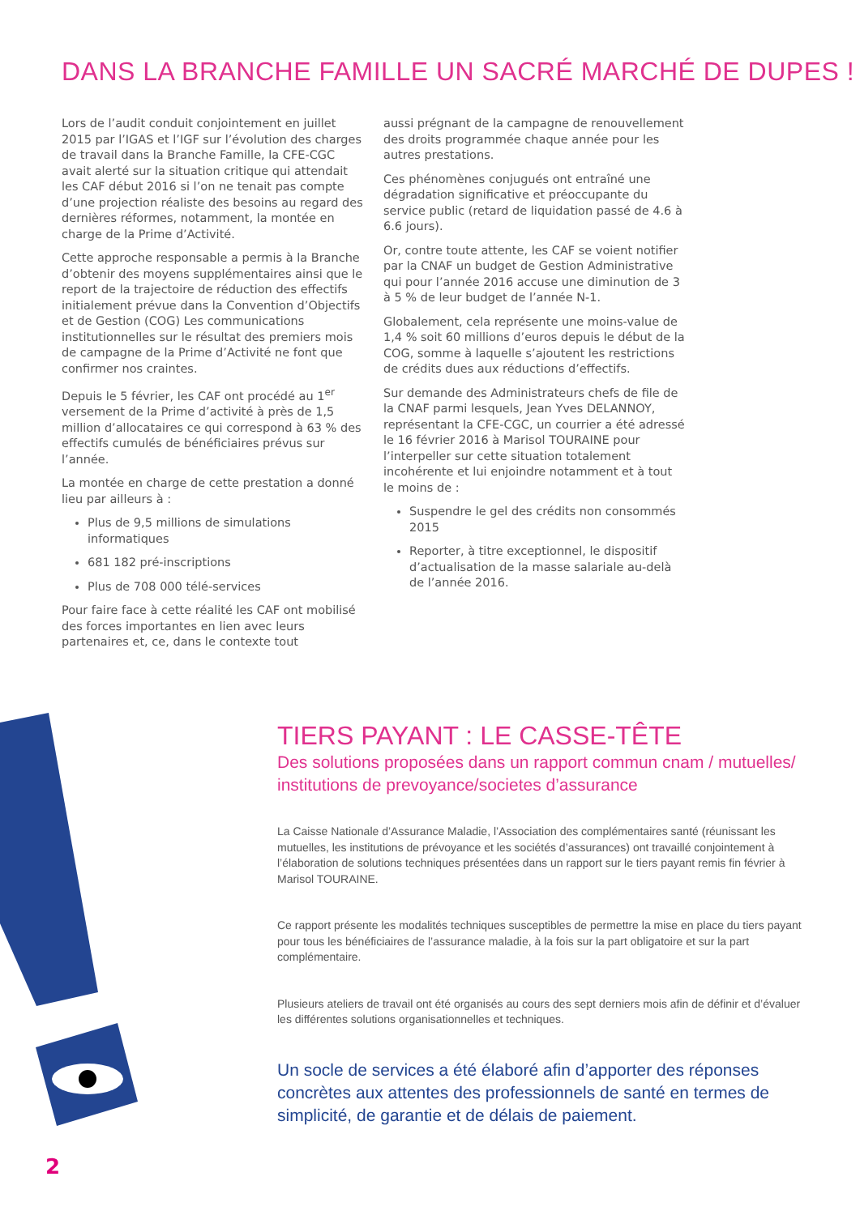DANS LA BRANCHE FAMILLE UN SACRÉ MARCHÉ DE DUPES !
Lors de l’audit conduit conjointement en juillet 2015 par l’IGAS et l’IGF sur l’évolution des charges de travail dans la Branche Famille, la CFE-CGC avait alerté sur la situation critique qui attendait les CAF début 2016 si l’on ne tenait pas compte d’une projection réaliste des besoins au regard des dernières réformes, notamment, la montée en charge de la Prime d’Activité.
Cette approche responsable a permis à la Branche d’obtenir des moyens supplémentaires ainsi que le report de la trajectoire de réduction des effectifs initialement prévue dans la Convention d’Objectifs et de Gestion (COG) Les communications institutionnelles sur le résultat des premiers mois de campagne de la Prime d’Activité ne font que confirmer nos craintes.
Depuis le 5 février, les CAF ont procédé au 1<sup>er</sup> versement de la Prime d’activité à près de 1,5 million d’allocataires ce qui correspond à 63 % des effectifs cumulés de bénéficiaires prévus sur l’année.
La montée en charge de cette prestation a donné lieu par ailleurs à :
Plus de 9,5 millions de simulations informatiques
681 182 pré-inscriptions
Plus de 708 000 télé-services
Pour faire face à cette réalité les CAF ont mobilisé des forces importantes en lien avec leurs partenaires et, ce, dans le contexte tout
aussi prégnant de la campagne de renouvellement des droits programmée chaque année pour les autres prestations.
Ces phénomènes conjugués ont entraîné une dégradation significative et préoccupante du service public (retard de liquidation passé de 4.6 à 6.6 jours).
Or, contre toute attente, les CAF se voient notifier par la CNAF un budget de Gestion Administrative qui pour l’année 2016 accuse une diminution de 3 à 5 % de leur budget de l’année N-1.
Globalement, cela représente une moins-value de 1,4 % soit 60 millions d’euros depuis le début de la COG, somme à laquelle s’ajoutent les restrictions de crédits dues aux réductions d’effectifs.
Sur demande des Administrateurs chefs de file de la CNAF parmi lesquels, Jean Yves DELANNOY, représentant la CFE-CGC, un courrier a été adressé le 16 février 2016 à Marisol TOURAINE pour l’interpeller sur cette situation totalement incohérente et lui enjoindre notamment et à tout le moins de :
Suspendre le gel des crédits non consommés 2015
Reporter, à titre exceptionnel, le dispositif d’actualisation de la masse salariale au-delà de l’année 2016.
TIERS PAYANT : LE CASSE-TÊTE
Des solutions proposées dans un rapport commun cnam / mutuelles/ institutions de prevoyance/societes d’assurance
La Caisse Nationale d’Assurance Maladie, l’Association des complémentaires santé (réunissant les mutuelles, les institutions de prévoyance et les sociétés d’assurances) ont travaillé conjointement à l’élaboration de solutions techniques présentées dans un rapport sur le tiers payant remis fin février à Marisol TOURAINE.
Ce rapport présente les modalités techniques susceptibles de permettre la mise en place du tiers payant pour tous les bénéficiaires de l’assurance maladie, à la fois sur la part obligatoire et sur la part complémentaire.
Plusieurs ateliers de travail ont été organisés au cours des sept derniers mois afin de définir et d’évaluer les différentes solutions organisationnelles et techniques.
Un socle de services a été élaboré afin d’apporter des réponses concrètes aux attentes des professionnels de santé en termes de simplicité, de garantie et de délais de paiement.
2